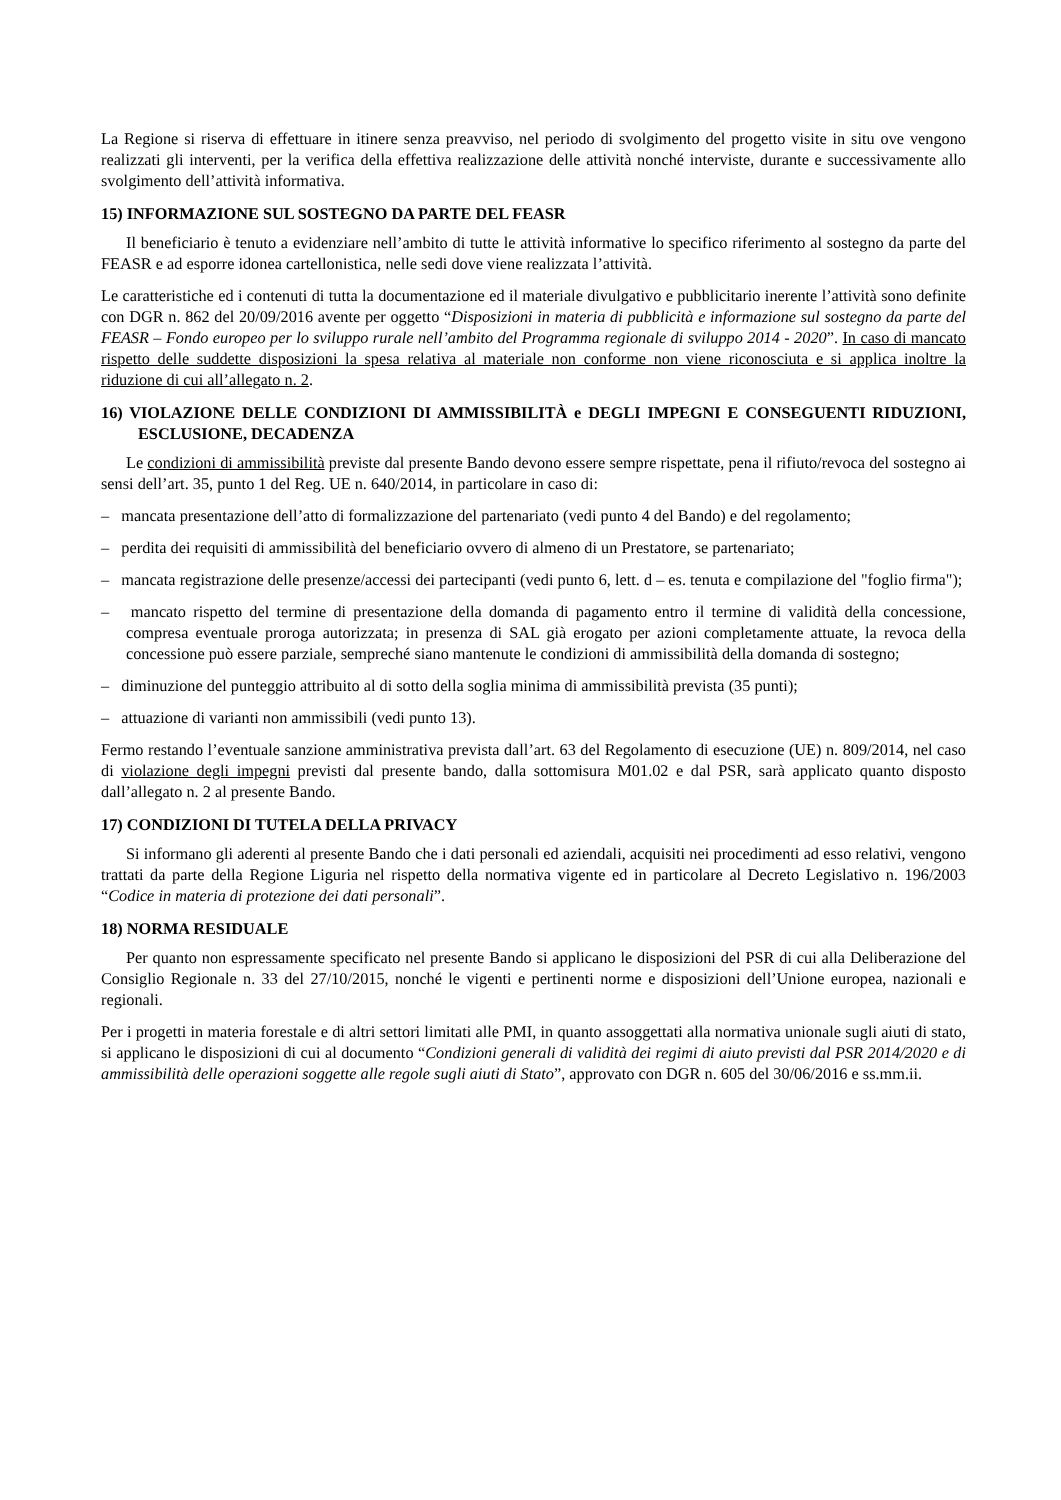La Regione si riserva di effettuare in itinere senza preavviso, nel periodo di svolgimento del progetto visite in situ ove vengono realizzati gli interventi, per la verifica della effettiva realizzazione delle attività nonché interviste, durante e successivamente allo svolgimento dell’attività informativa.
15) INFORMAZIONE SUL SOSTEGNO DA PARTE DEL FEASR
Il beneficiario è tenuto a evidenziare nell’ambito di tutte le attività informative lo specifico riferimento al sostegno da parte del FEASR e ad esporre idonea cartellonistica, nelle sedi dove viene realizzata l’attività.
Le caratteristiche ed i contenuti di tutta la documentazione ed il materiale divulgativo e pubblicitario inerente l’attività sono definite con DGR n. 862 del 20/09/2016 avente per oggetto “Disposizioni in materia di pubblicità e informazione sul sostegno da parte del FEASR – Fondo europeo per lo sviluppo rurale nell’ambito del Programma regionale di sviluppo 2014 - 2020”. In caso di mancato rispetto delle suddette disposizioni la spesa relativa al materiale non conforme non viene riconosciuta e si applica inoltre la riduzione di cui all’allegato n. 2.
16) VIOLAZIONE DELLE CONDIZIONI DI AMMISSIBILITÀ e DEGLI IMPEGNI E CONSEGUENTI RIDUZIONI, ESCLUSIONE, DECADENZA
Le condizioni di ammissibilità previste dal presente Bando devono essere sempre rispettate, pena il rifiuto/revoca del sostegno ai sensi dell’art. 35, punto 1 del Reg. UE n. 640/2014, in particolare in caso di:
– mancata presentazione dell’atto di formalizzazione del partenariato (vedi punto 4 del Bando) e del regolamento;
– perdita dei requisiti di ammissibilità del beneficiario ovvero di almeno di un Prestatore, se partenariato;
– mancata registrazione delle presenze/accessi dei partecipanti (vedi punto 6, lett. d – es. tenuta e compilazione del "foglio firma");
– mancato rispetto del termine di presentazione della domanda di pagamento entro il termine di validità della concessione, compresa eventuale proroga autorizzata; in presenza di SAL già erogato per azioni completamente attuate, la revoca della concessione può essere parziale, sempreché siano mantenute le condizioni di ammissibilità della domanda di sostegno;
– diminuzione del punteggio attribuito al di sotto della soglia minima di ammissibilità prevista (35 punti);
– attuazione di varianti non ammissibili (vedi punto 13).
Fermo restando l’eventuale sanzione amministrativa prevista dall’art. 63 del Regolamento di esecuzione (UE) n. 809/2014, nel caso di violazione degli impegni previsti dal presente bando, dalla sottomisura M01.02 e dal PSR, sarà applicato quanto disposto dall’allegato n. 2 al presente Bando.
17) CONDIZIONI DI TUTELA DELLA PRIVACY
Si informano gli aderenti al presente Bando che i dati personali ed aziendali, acquisiti nei procedimenti ad esso relativi, vengono trattati da parte della Regione Liguria nel rispetto della normativa vigente ed in particolare al Decreto Legislativo n. 196/2003 “Codice in materia di protezione dei dati personali”.
18) NORMA RESIDUALE
Per quanto non espressamente specificato nel presente Bando si applicano le disposizioni del PSR di cui alla Deliberazione del Consiglio Regionale n. 33 del 27/10/2015, nonché le vigenti e pertinenti norme e disposizioni dell’Unione europea, nazionali e regionali.
Per i progetti in materia forestale e di altri settori limitati alle PMI, in quanto assoggettati alla normativa unionale sugli aiuti di stato, si applicano le disposizioni di cui al documento “Condizioni generali di validità dei regimi di aiuto previsti dal PSR 2014/2020 e di ammissibilità delle operazioni soggette alle regole sugli aiuti di Stato”, approvato con DGR n. 605 del 30/06/2016 e ss.mm.ii.